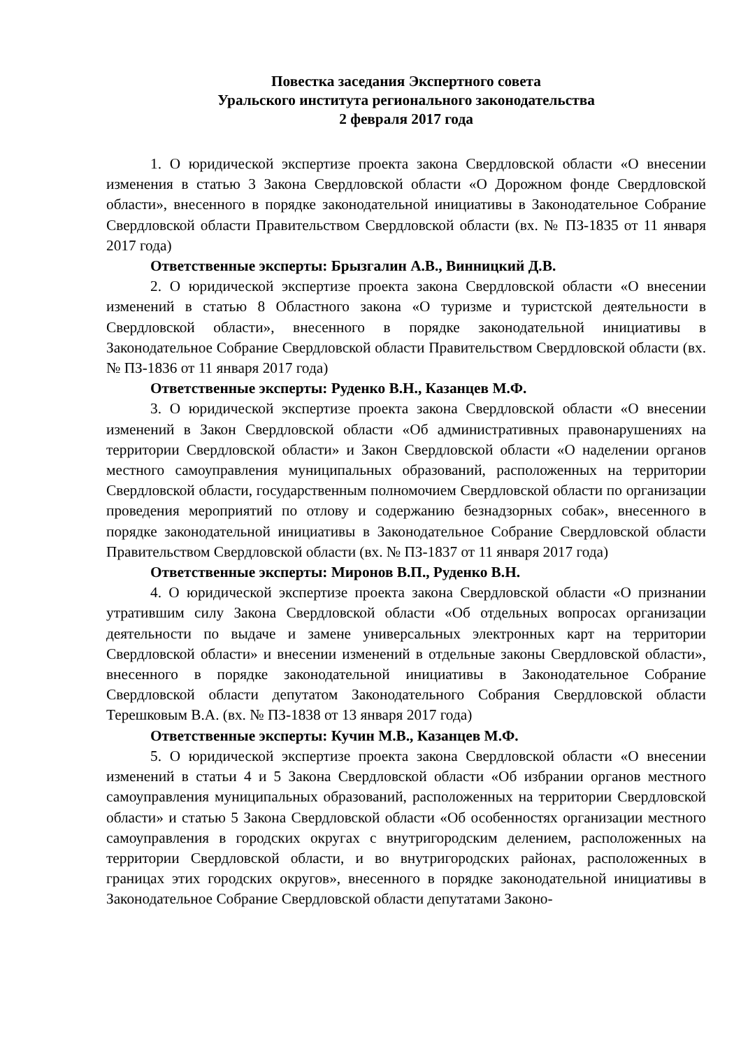Повестка заседания Экспертного совета
Уральского института регионального законодательства
2 февраля 2017 года
1. О юридической экспертизе проекта закона Свердловской области «О внесении изменения в статью 3 Закона Свердловской области «О Дорожном фонде Свердловской области», внесенного в порядке законодательной инициативы в Законодательное Собрание Свердловской области Правительством Свердловской области (вх. № ПЗ-1835 от 11 января 2017 года)
Ответственные эксперты: Брызгалин А.В., Винницкий Д.В.
2. О юридической экспертизе проекта закона Свердловской области «О внесении изменений в статью 8 Областного закона «О туризме и туристской деятельности в Свердловской области», внесенного в порядке законодательной инициативы в Законодательное Собрание Свердловской области Правительством Свердловской области (вх. № ПЗ-1836 от 11 января 2017 года)
Ответственные эксперты: Руденко В.Н., Казанцев М.Ф.
3. О юридической экспертизе проекта закона Свердловской области «О внесении изменений в Закон Свердловской области «Об административных правонарушениях на территории Свердловской области» и Закон Свердловской области «О наделении органов местного самоуправления муниципальных образований, расположенных на территории Свердловской области, государственным полномочием Свердловской области по организации проведения мероприятий по отлову и содержанию безнадзорных собак», внесенного в порядке законодательной инициативы в Законодательное Собрание Свердловской области Правительством Свердловской области (вх. № ПЗ-1837 от 11 января 2017 года)
Ответственные эксперты: Миронов В.П., Руденко В.Н.
4. О юридической экспертизе проекта закона Свердловской области «О признании утратившим силу Закона Свердловской области «Об отдельных вопросах организации деятельности по выдаче и замене универсальных электронных карт на территории Свердловской области» и внесении изменений в отдельные законы Свердловской области», внесенного в порядке законодательной инициативы в Законодательное Собрание Свердловской области депутатом Законодательного Собрания Свердловской области Терешковым В.А. (вх. № ПЗ-1838 от 13 января 2017 года)
Ответственные эксперты: Кучин М.В., Казанцев М.Ф.
5. О юридической экспертизе проекта закона Свердловской области «О внесении изменений в статьи 4 и 5 Закона Свердловской области «Об избрании органов местного самоуправления муниципальных образований, расположенных на территории Свердловской области» и статью 5 Закона Свердловской области «Об особенностях организации местного самоуправления в городских округах с внутригородским делением, расположенных на территории Свердловской области, и во внутригородских районах, расположенных в границах этих городских округов», внесенного в порядке законодательной инициативы в Законодательное Собрание Свердловской области депутатами Законо-